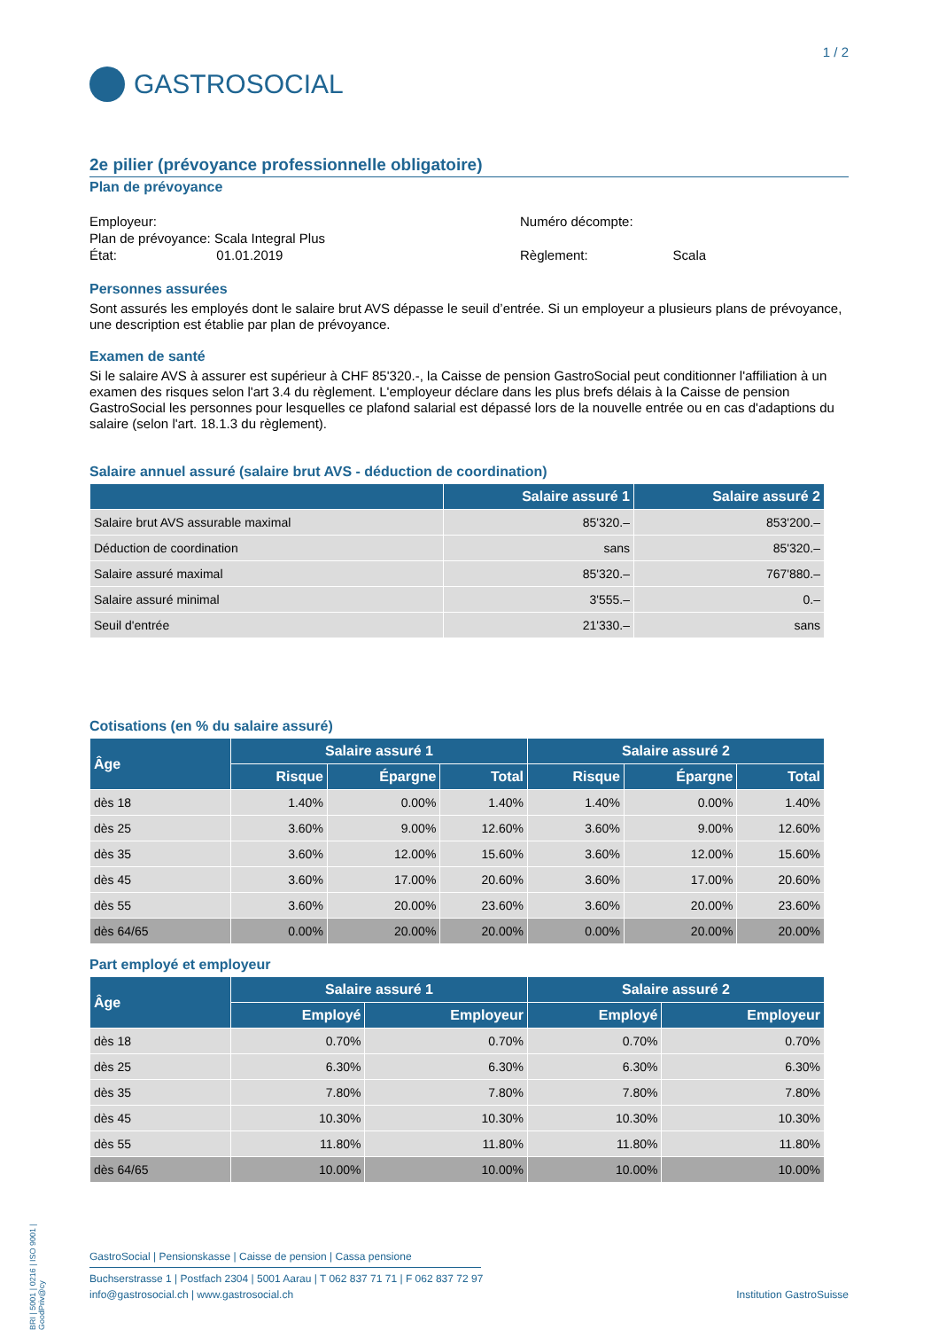1 / 2
GASTROSOCIAL
2e pilier (prévoyance professionnelle obligatoire)
Plan de prévoyance
Employeur:
Plan de prévoyance: Scala Integral Plus
État: 01.01.2019
Numéro décompte:
Règlement: Scala
Personnes assurées
Sont assurés les employés dont le salaire brut AVS dépasse le seuil d’entrée. Si un employeur a plusieurs plans de prévoyance, une description est établie par plan de prévoyance.
Examen de santé
Si le salaire AVS à assurer est supérieur à CHF 85'320.-, la Caisse de pension GastroSocial peut conditionner l'affiliation à un examen des risques selon l'art 3.4 du règlement. L'employeur déclare dans les plus brefs délais à la Caisse de pension GastroSocial les personnes pour lesquelles ce plafond salarial est dépassé lors de la nouvelle entrée ou en cas d'adaptions du salaire (selon l'art. 18.1.3 du règlement).
Salaire annuel assuré (salaire brut AVS - déduction de coordination)
| | Salaire assuré 1 | Salaire assuré 2 |
| --- | --- | --- |
| Salaire brut AVS assurable maximal | 85'320.– | 853'200.– |
| Déduction de coordination | sans | 85'320.– |
| Salaire assuré maximal | 85'320.– | 767'880.– |
| Salaire assuré minimal | 3'555.– | 0.– |
| Seuil d'entrée | 21'330.– | sans |
Cotisations (en % du salaire assuré)
| Âge | Salaire assuré 1 | | | Salaire assuré 2 | | |
| --- | --- | --- | --- | --- | --- | --- |
| | Risque | Épargne | Total | Risque | Épargne | Total |
| dès 18 | 1.40% | 0.00% | 1.40% | 1.40% | 0.00% | 1.40% |
| dès 25 | 3.60% | 9.00% | 12.60% | 3.60% | 9.00% | 12.60% |
| dès 35 | 3.60% | 12.00% | 15.60% | 3.60% | 12.00% | 15.60% |
| dès 45 | 3.60% | 17.00% | 20.60% | 3.60% | 17.00% | 20.60% |
| dès 55 | 3.60% | 20.00% | 23.60% | 3.60% | 20.00% | 23.60% |
| dès 64/65 | 0.00% | 20.00% | 20.00% | 0.00% | 20.00% | 20.00% |
Part employé et employeur
| Âge | Salaire assuré 1 | | Salaire assuré 2 | |
| --- | --- | --- | --- | --- |
| | Employé | Employeur | Employé | Employeur |
| dès 18 | 0.70% | 0.70% | 0.70% | 0.70% |
| dès 25 | 6.30% | 6.30% | 6.30% | 6.30% |
| dès 35 | 7.80% | 7.80% | 7.80% | 7.80% |
| dès 45 | 10.30% | 10.30% | 10.30% | 10.30% |
| dès 55 | 11.80% | 11.80% | 11.80% | 11.80% |
| dès 64/65 | 10.00% | 10.00% | 10.00% | 10.00% |
BRI | 5001 | 0216 | ISO 9001 | GoodPriv@cy
GastroSocial | Pensionskasse | Caisse de pension | Cassa pensione
Buchserstrasse 1 | Postfach 2304 | 5001 Aarau | T 062 837 71 71 | F 062 837 72 97
info@gastrosocial.ch | www.gastrosocial.ch Institution GastroSuisse